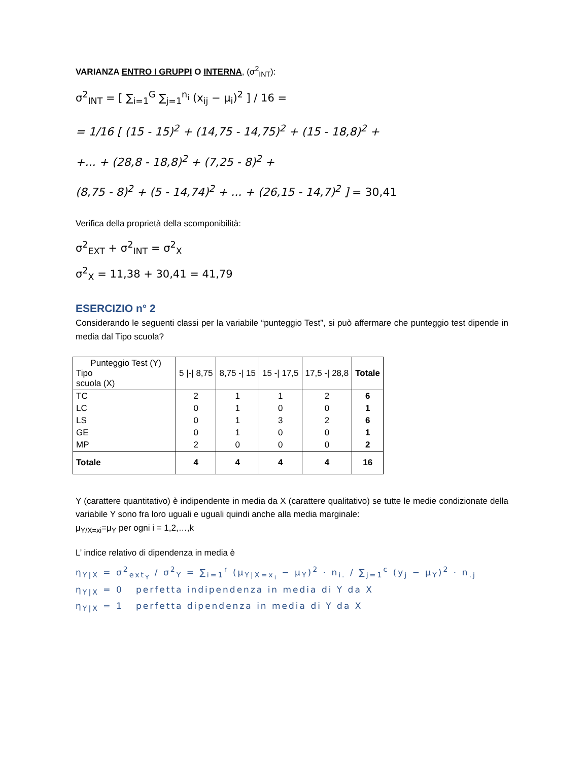VARIANZA ENTRO I GRUPPI O INTERNA, (σ<sup>2</sup><sub>INT</sub>):
σ<sup>2</sup><sub>INT</sub> = [ ∑<sub>i=1</sub><sup>G</sup> ∑<sub>j=1</sub><sup>n<sub>i</sub></sup> (x<sub>ij</sub> − μ<sub>i</sub>)<sup>2</sup> ] / 16 =
= 1/16 [ (15 - 15)<sup>2</sup> + (14,75 - 14,75)<sup>2</sup> + (15 - 18,8)<sup>2</sup> +
+... + (28,8 - 18,8)<sup>2</sup> + (7,25 - 8)<sup>2</sup> +
(8,75 - 8)<sup>2</sup> + (5 - 14,74)<sup>2</sup> + ... + (26,15 - 14,7)<sup>2</sup> ] = 30,41
Verifica della proprietà della scomponibilità:
σ<sup>2</sup><sub>EXT</sub> + σ<sup>2</sup><sub>INT</sub> = σ<sup>2</sup><sub>X</sub>
σ<sup>2</sup><sub>X</sub> = 11,38 + 30,41 = 41,79
ESERCIZIO n° 2
Considerando le seguenti classi per la variabile “punteggio Test”, si può affermare che punteggio test dipende in media dal Tipo scuola?
| Punteggio Test (Y) Tipo scuola (X) | 5 /-/ 8,75 | 8,75 -/ 15 | 15 -/ 17,5 | 17,5 -/ 28,8 | Totale |
| TC | 2 | 1 | 1 | 2 | 6 |
| LC | 0 | 1 | 0 | 0 | 1 |
| LS | 0 | 1 | 3 | 2 | 6 |
| GE | 0 | 1 | 0 | 0 | 1 |
| MP | 2 | 0 | 0 | 0 | 2 |
| Totale | 4 | 4 | 4 | 4 | 16 |
Y (carattere quantitativo) è indipendente in media da X (carattere qualitativo) se tutte le medie condizionate della variabile Y sono fra loro uguali e uguali quindi anche alla media marginale:
μ<sub>Y/X=xi</sub>=μ<sub>Y</sub> per ogni i = 1,2,…,k
L’ indice relativo di dipendenza in media è
η<sub>Y|X</sub> = σ<sup>2</sup><sub>ext<sub>Y</sub></sub> / σ<sup>2</sup><sub>Y</sub> = ∑<sub>i=1</sub><sup>r</sup> (μ<sub>Y|X=x<sub>i</sub></sub> − μ<sub>Y</sub>)<sup>2</sup> · n<sub>i.</sub> / ∑<sub>j=1</sub><sup>c</sup> (y<sub>j</sub> − μ<sub>Y</sub>)<sup>2</sup> · n<sub>.j</sub>
η<sub>Y|X</sub> = 0 perfetta indipendenza in media di Y da X
η<sub>Y|X</sub> = 1 perfetta dipendenza in media di Y da X